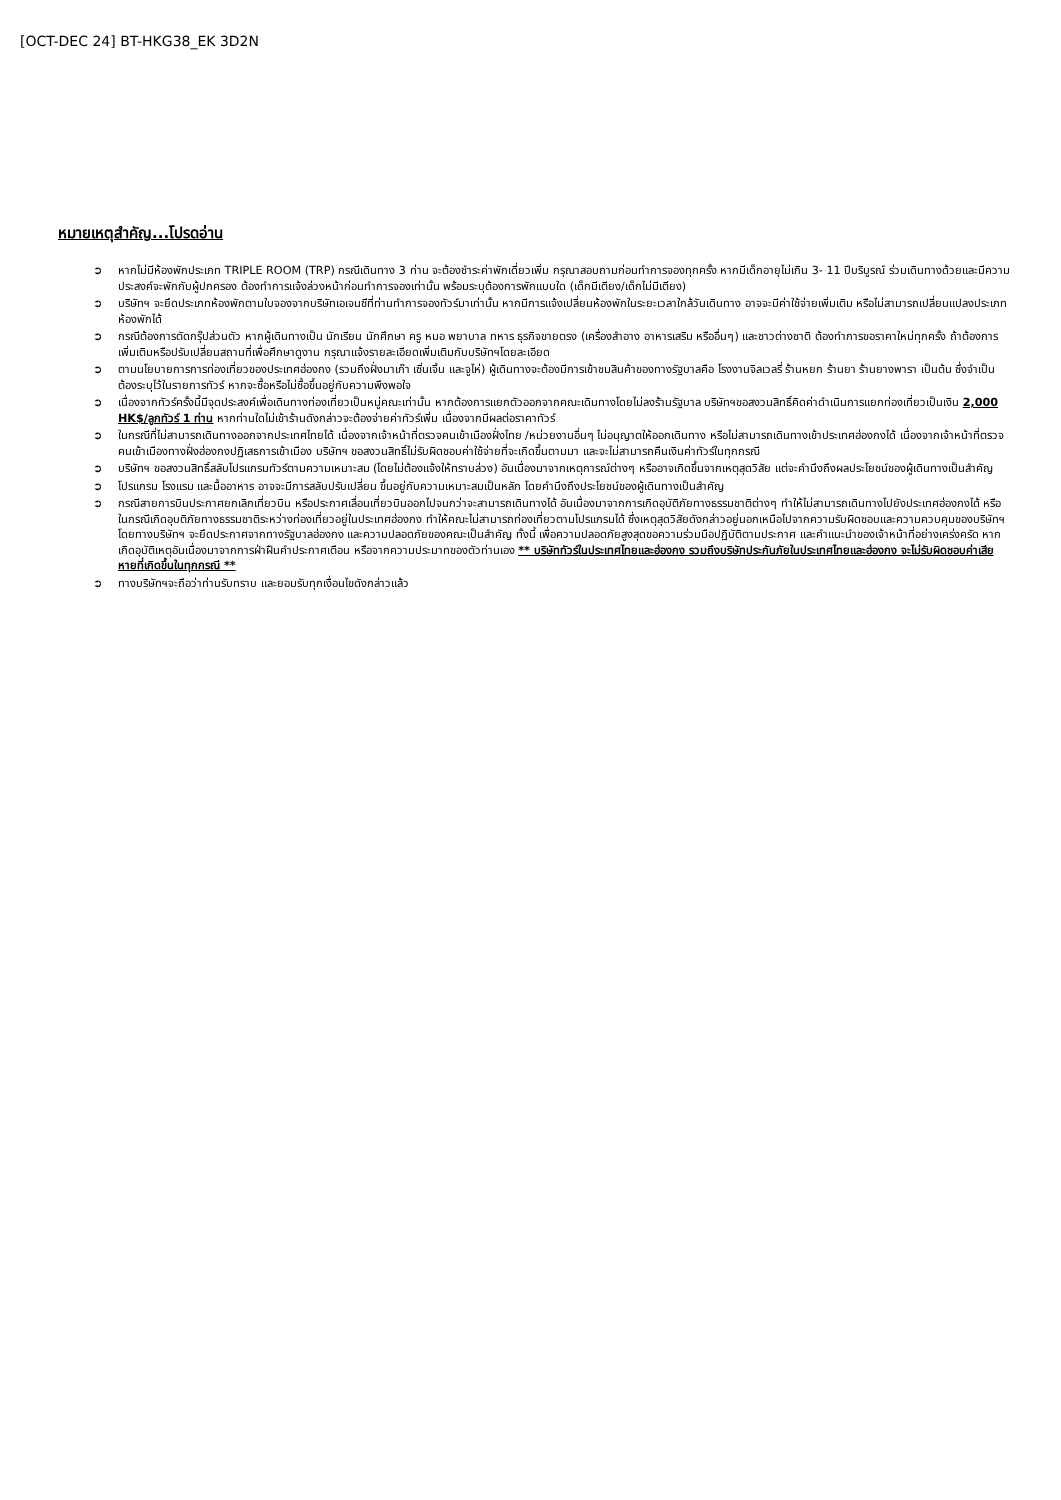[OCT-DEC 24] BT-HKG38_EK 3D2N
หมายเหตุสำคัญ...โปรดอ่าน
➲ หากไม่มีห้องพักประเภท TRIPLE ROOM (TRP) กรณีเดินทาง 3 ท่าน จะต้องชำระค่าพักเดี่ยวเพิ่ม กรุณาสอบถามก่อนทำการจองทุกครั้ง หากมีเด็กอายุไม่เกิน 3- 11 ปีบริบูรณ์ ร่วมเดินทางด้วยและมีความประสงค์จะพักกับผู้ปกครอง ต้องทำการแจ้งล่วงหน้าก่อนทำการจองเท่านั้น พร้อมระบุต้องการพักแบบใด (เด็กมีเตียง/เด็กไม่มีเตียง)
➲ บริษัทฯ จะยึดประเภทห้องพักตามใบจองจากบริษัทเอเจนซีที่ท่านทำการจองทัวร์มาเท่านั้น หากมีการแจ้งเปลี่ยนห้องพักในระยะเวลาใกล้วันเดินทาง อาจจะมีค่าใช้จ่ายเพิ่มเติม หรือไม่สามารถเปลี่ยนแปลงประเภทห้องพักได้
➲ กรณีต้องการตัดกรุ๊ปส่วนตัว หากผู้เดินทางเป็น นักเรียน นักศึกษา ครู หมอ พยาบาล ทหาร ธุรกิจขายตรง (เครื่องสำอาง อาหารเสริม หรืออื่นๆ) และชาวต่างชาติ ต้องทำการขอราคาใหม่ทุกครั้ง ถ้าต้องการเพิ่มเติมหรือปรับเปลี่ยนสถานที่เพื่อศึกษาดูงาน กรุณาแจ้งรายละเอียดเพิ่มเติมกับบริษัทฯโดยละเอียด
➲ ตามนโยบายการการท่องเที่ยวของประเทศฮ่องกง (รวมถึงฝั่งมาเก๊า เซิ่นเจิ้น และจูไห่) ผู้เดินทางจะต้องมีการเข้าชมสินค้าของทางรัฐบาลคือ โรงงานจิลเวลรี่ ร้านหยก ร้านยา ร้านยางพารา เป็นต้น ซึ่งจำเป็นต้องระบุไว้ในรายการทัวร์ หากจะซื้อหรือไม่ซื้อขึ้นอยู่กับความพึงพอใจ
➲ เนื่องจากทัวร์ครั้งนี้มีจุดประสงค์เพื่อเดินทางท่องเที่ยวเป็นหมู่คณะเท่านั้น หากต้องการแยกตัวออกจากคณะเดินทางโดยไม่ลงร้านรัฐบาล บริษัทฯขอสงวนสิทธิ์คิดค่าดำเนินการแยกท่องเที่ยวเป็นเงิน 2,000 HK$/ลูกทัวร์ 1 ท่าน หากท่านใดไม่เข้าร้านดังกล่าวจะต้องจ่ายค่าทัวร์เพิ่ม เนื่องจากมีผลต่อราคาทัวร์
➲ ในกรณีที่ไม่สามารถเดินทางออกจากประเทศไทยได้ เนื่องจากเจ้าหน้าที่ตรวจคนเข้าเมืองฝั่งไทย /หน่วยงานอื่นๆ ไม่อนุญาตให้ออกเดินทาง หรือไม่สามารถเดินทางเข้าประเทศฮ่องกงได้ เนื่องจากเจ้าหน้าที่ตรวจคนเข้าเมืองทางฝั่งฮ่องกงปฏิเสธการเข้าเมือง บริษัทฯ ขอสงวนสิทธิ์ไม่รับผิดชอบค่าใช้จ่ายที่จะเกิดขึ้นตามมา และจะไม่สามารถคืนเงินค่าทัวร์ในทุกกรณี
➲ บริษัทฯ ขอสงวนสิทธิ์สลับโปรแกรมทัวร์ตามความเหมาะสม (โดยไม่ต้องแจ้งให้ทราบล่วง) อันเนื่องมาจากเหตุการณ์ต่างๆ หรืออาจเกิดขึ้นจากเหตุสุดวิสัย แต่จะคำนึงถึงผลประโยชน์ของผู้เดินทางเป็นสำคัญ
➲ โปรแกรม โรงแรม และมื้ออาหาร อาจจะมีการสลับปรับเปลี่ยน ขึ้นอยู่กับความเหมาะสมเป็นหลัก โดยคำนึงถึงประโยชน์ของผู้เดินทางเป็นสำคัญ
➲ กรณีสายการบินประกาศยกเลิกเที่ยวบิน หรือประกาศเลื่อนเที่ยวบินออกไปจนกว่าจะสามารถเดินทางได้ อันเนื่องมาจากการเกิดอุบัติภัยทางธรรมชาติต่างๆ ทำให้ไม่สามารถเดินทางไปยังประเทศฮ่องกงได้ หรือในกรณีเกิดอุบติภัยทางธรรมชาติระหว่างท่องเที่ยวอยู่ในประเทศฮ่องกง ทำให้คณะไม่สามารถท่องเที่ยวตามโปรแกรมได้ ซึ่งเหตุสุดวิสัยดังกล่าวอยู่นอกเหนือไปจากความรับผิดชอบและความควบคุมของบริษัทฯ โดยทางบริษัทฯ จะยึดประกาศจากทางรัฐบาลฮ่องกง และความปลอดภัยของคณะเป็นสำคัญ ทั้งนี้ เพื่อความปลอดภัยสูงสุดขอความร่วมมือปฏิบัติตามประกาศ และคำแนะนำของเจ้าหน้าที่อย่างเคร่งครัด หากเกิดอุบัติเหตุอันเนื่องมาจากการฝ่าฝืนคำประกาศเตือน หรือจากความประมาทของตัวท่านเอง ** บริษัททัวร์ในประเทศไทยและฮ่องกง รวมถึงบริษัทประกันภัยในประเทศไทยและฮ่องกง จะไม่รับผิดชอบค่าเสียหายที่เกิดขึ้นในทุกกรณี **
➲ ทางบริษัทฯจะถือว่าท่านรับทราบ และยอมรับทุกเงื่อนไขดังกล่าวแล้ว